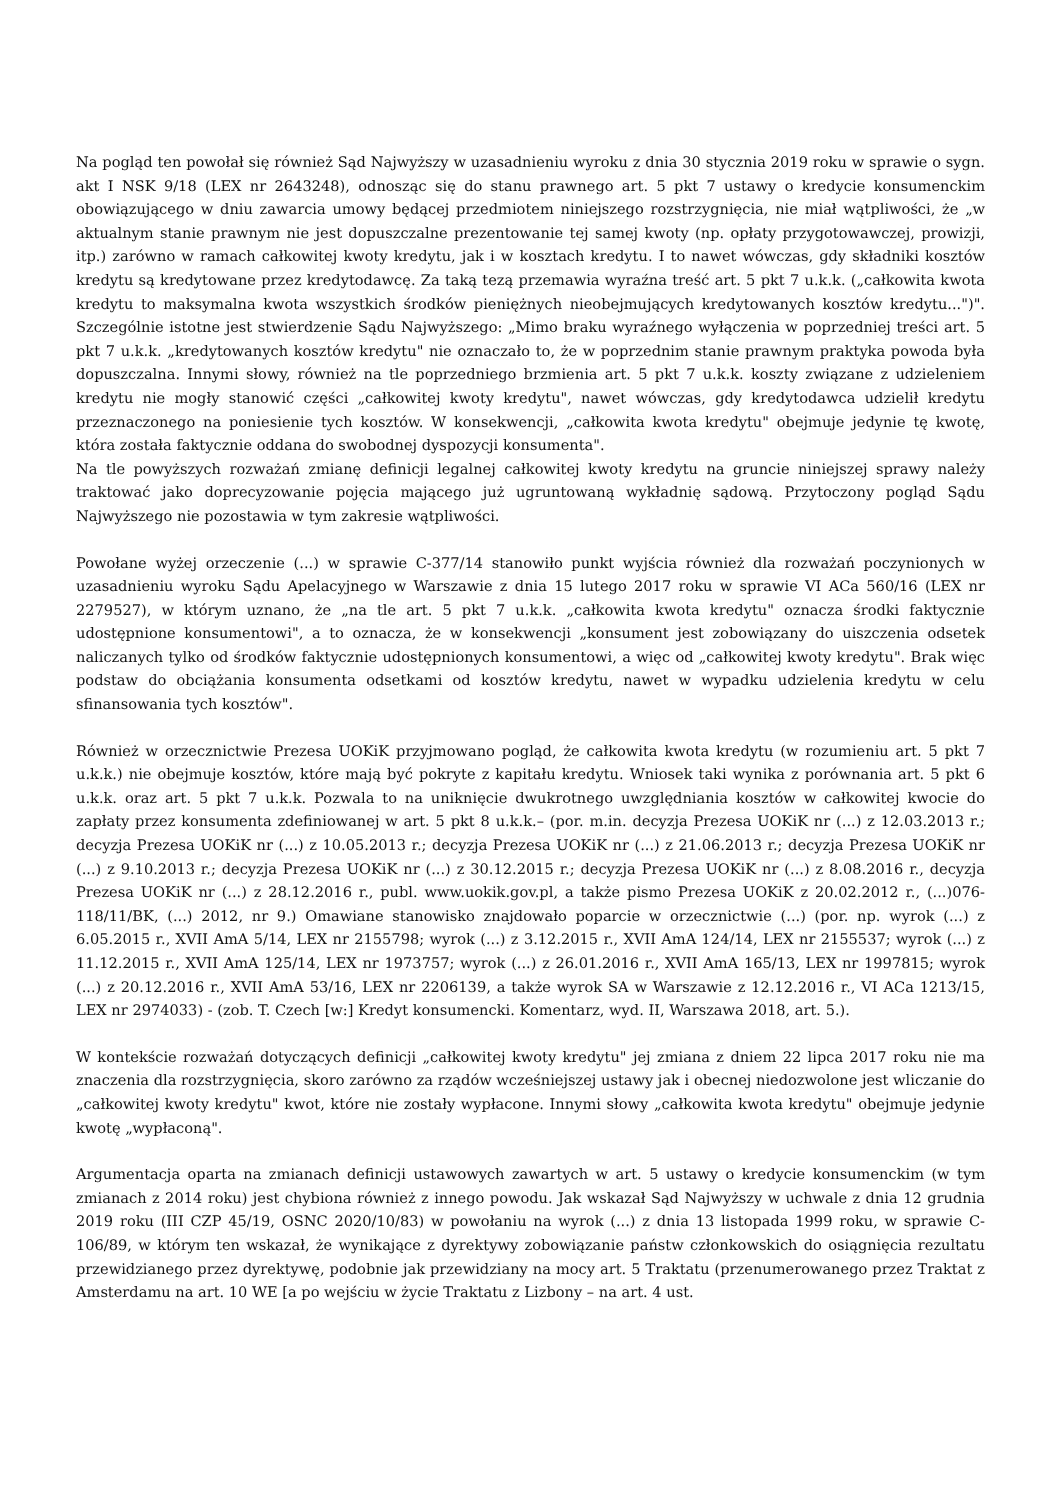Na pogląd ten powołał się również Sąd Najwyższy w uzasadnieniu wyroku z dnia 30 stycznia 2019 roku w sprawie o sygn. akt I NSK 9/18 (LEX nr 2643248), odnosząc się do stanu prawnego art. 5 pkt 7 ustawy o kredycie konsumenckim obowiązującego w dniu zawarcia umowy będącej przedmiotem niniejszego rozstrzygnięcia, nie miał wątpliwości, że „w aktualnym stanie prawnym nie jest dopuszczalne prezentowanie tej samej kwoty (np. opłaty przygotowawczej, prowizji, itp.) zarówno w ramach całkowitej kwoty kredytu, jak i w kosztach kredytu. I to nawet wówczas, gdy składniki kosztów kredytu są kredytowane przez kredytodawcę. Za taką tezą przemawia wyraźna treść art. 5 pkt 7 u.k.k. („całkowita kwota kredytu to maksymalna kwota wszystkich środków pieniężnych nieobejmujących kredytowanych kosztów kredytu...")". Szczególnie istotne jest stwierdzenie Sądu Najwyższego: „Mimo braku wyraźnego wyłączenia w poprzedniej treści art. 5 pkt 7 u.k.k. „kredytowanych kosztów kredytu" nie oznaczało to, że w poprzednim stanie prawnym praktyka powoda była dopuszczalna. Innymi słowy, również na tle poprzedniego brzmienia art. 5 pkt 7 u.k.k. koszty związane z udzieleniem kredytu nie mogły stanowić części „całkowitej kwoty kredytu", nawet wówczas, gdy kredytodawca udzielił kredytu przeznaczonego na poniesienie tych kosztów. W konsekwencji, „całkowita kwota kredytu" obejmuje jedynie tę kwotę, która została faktycznie oddana do swobodnej dyspozycji konsumenta".
Na tle powyższych rozważań zmianę definicji legalnej całkowitej kwoty kredytu na gruncie niniejszej sprawy należy traktować jako doprecyzowanie pojęcia mającego już ugruntowaną wykładnię sądową. Przytoczony pogląd Sądu Najwyższego nie pozostawia w tym zakresie wątpliwości.
Powołane wyżej orzeczenie (...) w sprawie C-377/14 stanowiło punkt wyjścia również dla rozważań poczynionych w uzasadnieniu wyroku Sądu Apelacyjnego w Warszawie z dnia 15 lutego 2017 roku w sprawie VI ACa 560/16 (LEX nr 2279527), w którym uznano, że „na tle art. 5 pkt 7 u.k.k. „całkowita kwota kredytu" oznacza środki faktycznie udostępnione konsumentowi", a to oznacza, że w konsekwencji „konsument jest zobowiązany do uiszczenia odsetek naliczanych tylko od środków faktycznie udostępnionych konsumentowi, a więc od „całkowitej kwoty kredytu". Brak więc podstaw do obciążania konsumenta odsetkami od kosztów kredytu, nawet w wypadku udzielenia kredytu w celu sfinansowania tych kosztów".
Również w orzecznictwie Prezesa UOKiK przyjmowano pogląd, że całkowita kwota kredytu (w rozumieniu art. 5 pkt 7 u.k.k.) nie obejmuje kosztów, które mają być pokryte z kapitału kredytu. Wniosek taki wynika z porównania art. 5 pkt 6 u.k.k. oraz art. 5 pkt 7 u.k.k. Pozwala to na uniknięcie dwukrotnego uwzględniania kosztów w całkowitej kwocie do zapłaty przez konsumenta zdefiniowanej w art. 5 pkt 8 u.k.k.– (por. m.in. decyzja Prezesa UOKiK nr (...) z 12.03.2013 r.; decyzja Prezesa UOKiK nr (...) z 10.05.2013 r.; decyzja Prezesa UOKiK nr (...) z 21.06.2013 r.; decyzja Prezesa UOKiK nr (...) z 9.10.2013 r.; decyzja Prezesa UOKiK nr (...) z 30.12.2015 r.; decyzja Prezesa UOKiK nr (...) z 8.08.2016 r., decyzja Prezesa UOKiK nr (...) z 28.12.2016 r., publ. www.uokik.gov.pl, a także pismo Prezesa UOKiK z 20.02.2012 r., (...)076-118/11/BK, (...) 2012, nr 9.) Omawiane stanowisko znajdowało poparcie w orzecznictwie (...) (por. np. wyrok (...) z 6.05.2015 r., XVII AmA 5/14, LEX nr 2155798; wyrok (...) z 3.12.2015 r., XVII AmA 124/14, LEX nr 2155537; wyrok (...) z 11.12.2015 r., XVII AmA 125/14, LEX nr 1973757; wyrok (...) z 26.01.2016 r., XVII AmA 165/13, LEX nr 1997815; wyrok (...) z 20.12.2016 r., XVII AmA 53/16, LEX nr 2206139, a także wyrok SA w Warszawie z 12.12.2016 r., VI ACa 1213/15, LEX nr 2974033) - (zob. T. Czech [w:] Kredyt konsumencki. Komentarz, wyd. II, Warszawa 2018, art. 5.).
W kontekście rozważań dotyczących definicji „całkowitej kwoty kredytu" jej zmiana z dniem 22 lipca 2017 roku nie ma znaczenia dla rozstrzygnięcia, skoro zarówno za rządów wcześniejszej ustawy jak i obecnej niedozwolone jest wliczanie do „całkowitej kwoty kredytu" kwot, które nie zostały wypłacone. Innymi słowy „całkowita kwota kredytu" obejmuje jedynie kwotę „wypłaconą".
Argumentacja oparta na zmianach definicji ustawowych zawartych w art. 5 ustawy o kredycie konsumenckim (w tym zmianach z 2014 roku) jest chybiona również z innego powodu. Jak wskazał Sąd Najwyższy w uchwale z dnia 12 grudnia 2019 roku (III CZP 45/19, OSNC 2020/10/83) w powołaniu na wyrok (...) z dnia 13 listopada 1999 roku, w sprawie C-106/89, w którym ten wskazał, że wynikające z dyrektywy zobowiązanie państw członkowskich do osiągnięcia rezultatu przewidzianego przez dyrektywę, podobnie jak przewidziany na mocy art. 5 Traktatu (przenumerowanego przez Traktat z Amsterdamu na art. 10 WE [a po wejściu w życie Traktatu z Lizbony – na art. 4 ust.